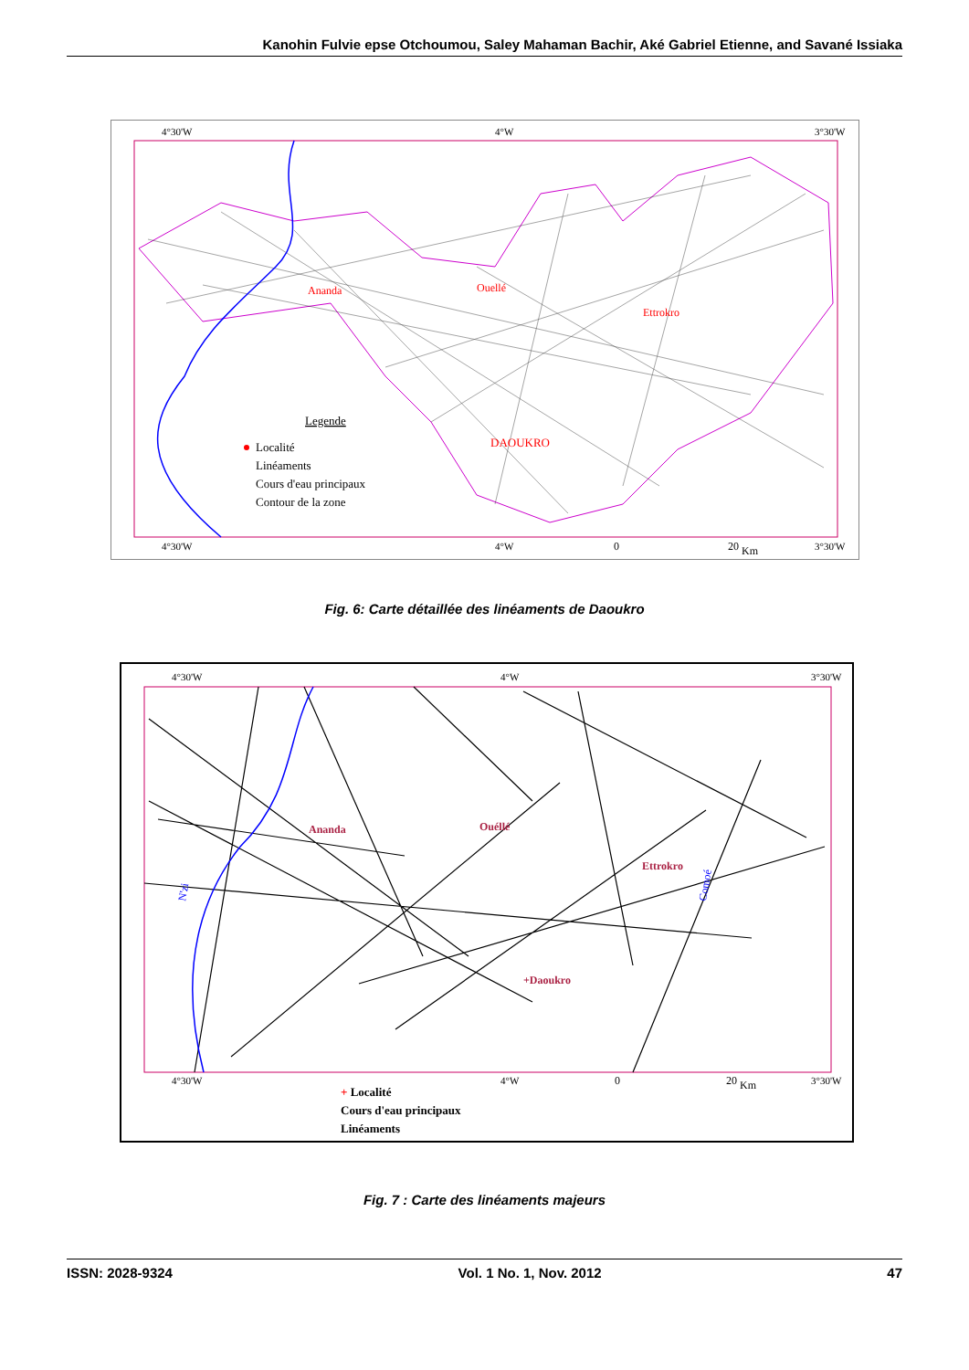Kanohin Fulvie epse Otchoumou, Saley Mahaman Bachir, Aké Gabriel Etienne, and Savané Issiaka
4°30'W
4°W
3°30'W
4°30'W
4°W
3°30'W
Legende
Localité
Linéaments
Cours d'eau principaux
Contour de la zone
Ananda
Ouellé
Ettrokro
DAOUKRO
0
20
Km
Fig. 6: Carte détaillée des linéaments de Daoukro
4°30'W
4°W
3°30'W
4°30'W
4°W
3°30'W
Ananda
Ouéllé
Ettrokro
+Daoukro
Comoé
N'zi
0
20
Km
+ Localité
Cours d'eau principaux
Linéaments
Fig. 7 : Carte des linéaments majeurs
ISSN: 2028-9324 Vol. 1 No. 1, Nov. 2012 47